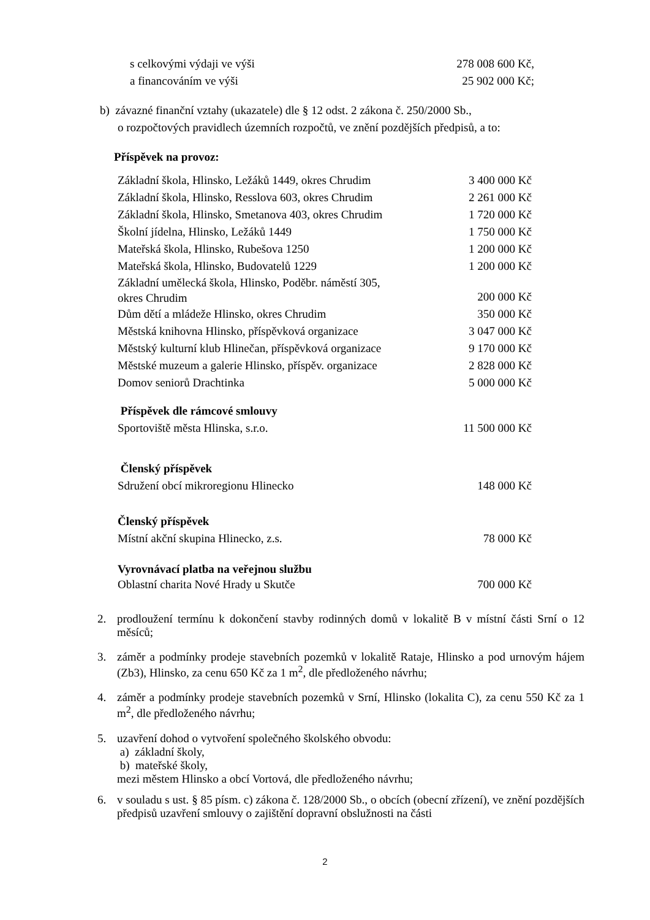| s celkovými výdaji ve výši | 278 008 600 Kč, |
| a financováním ve výši | 25 902 000 Kč; |
b) závazné finanční vztahy (ukazatele) dle § 12 odst. 2 zákona č. 250/2000 Sb.,
o rozpočtových pravidlech územních rozpočtů, ve znění pozdějších předpisů, a to:
Příspěvek na provoz:
| Základní škola, Hlinsko, Ležáků 1449, okres Chrudim | 3 400 000 Kč |
| Základní škola, Hlinsko, Resslova 603, okres Chrudim | 2 261 000 Kč |
| Základní škola, Hlinsko, Smetanova 403, okres Chrudim | 1 720 000 Kč |
| Školní jídelna, Hlinsko, Ležáků 1449 | 1 750 000 Kč |
| Mateřská škola, Hlinsko, Rubešova 1250 | 1 200 000 Kč |
| Mateřská škola, Hlinsko, Budovatelů 1229 | 1 200 000 Kč |
| Základní umělecká škola, Hlinsko, Poděbr. náměstí 305, okres Chrudim | 200 000 Kč |
| Dům dětí a mládeže Hlinsko, okres Chrudim | 350 000 Kč |
| Městská knihovna Hlinsko, příspěvková organizace | 3 047 000 Kč |
| Městský kulturní klub Hlinečan, příspěvková organizace | 9 170 000 Kč |
| Městské muzeum a galerie Hlinsko, příspěv. organizace | 2 828 000 Kč |
| Domov seniorů Drachtinka | 5 000 000 Kč |
| Příspěvek dle rámcové smlouvy | |
| Sportoviště města Hlinska, s.r.o. | 11 500 000 Kč |
| Členský příspěvek | |
| Sdružení obcí mikroregionu Hlinecko | 148 000 Kč |
| Členský příspěvek | |
| Místní akční skupina Hlinecko, z.s. | 78 000 Kč |
| Vyrovnávací platba na veřejnou službu | |
| Oblastní charita Nové Hrady u Skutče | 700 000 Kč |
2. prodloužení termínu k dokončení stavby rodinných domů v lokalitě B v místní části Srní o 12 měsíců;
3. záměr a podmínky prodeje stavebních pozemků v lokalitě Rataje, Hlinsko a pod urnovým hájem (Zb3), Hlinsko, za cenu 650 Kč za 1 m<sup>2</sup>, dle předloženého návrhu;
4. záměr a podmínky prodeje stavebních pozemků v Srní, Hlinsko (lokalita C), za cenu 550 Kč za 1 m<sup>2</sup>, dle předloženého návrhu;
5. uzavření dohod o vytvoření společného školského obvodu:
a) základní školy,
b) mateřské školy,
mezi městem Hlinsko a obcí Vortová, dle předloženého návrhu;
6. v souladu s ust. § 85 písm. c) zákona č. 128/2000 Sb., o obcích (obecní zřízení), ve znění pozdějších předpisů uzavření smlouvy o zajištění dopravní obslužnosti na části
2